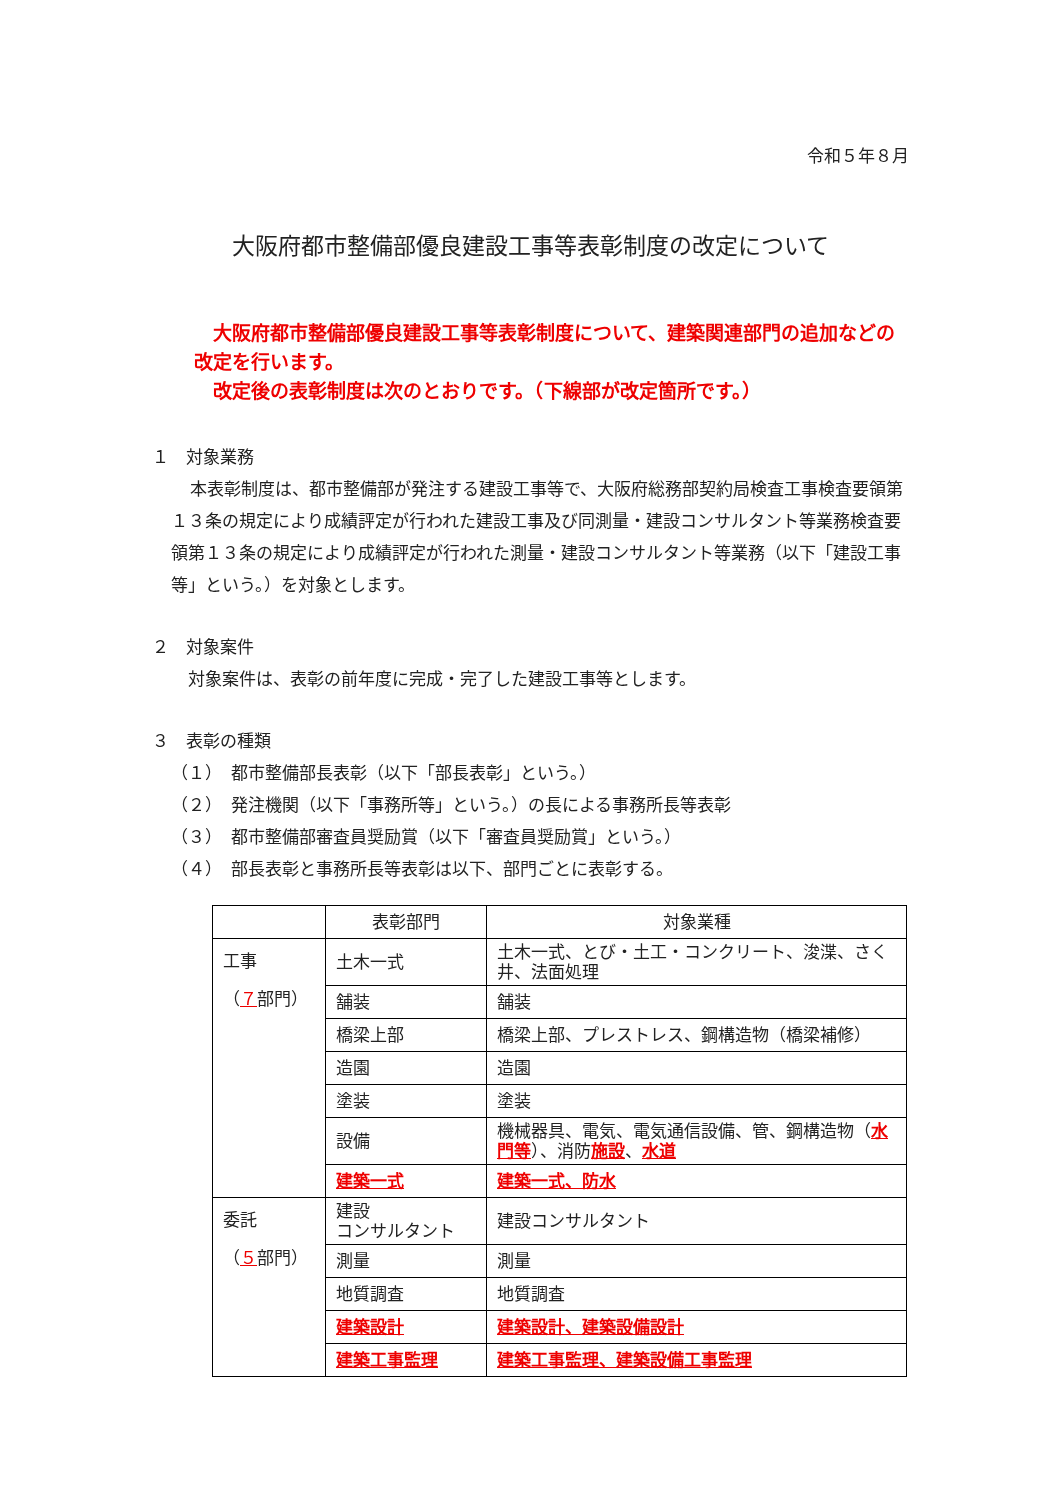令和５年８月
大阪府都市整備部優良建設工事等表彰制度の改定について
　大阪府都市整備部優良建設工事等表彰制度について、建築関連部門の追加などの改定を行います。
　改定後の表彰制度は次のとおりです。（下線部が改定箇所です。）
１　対象業務
本表彰制度は、都市整備部が発注する建設工事等で、大阪府総務部契約局検査工事検査要領第１３条の規定により成績評定が行われた建設工事及び同測量・建設コンサルタント等業務検査要領第１３条の規定により成績評定が行われた測量・建設コンサルタント等業務（以下「建設工事等」という。）を対象とします。
２　対象案件
　対象案件は、表彰の前年度に完成・完了した建設工事等とします。
３　表彰の種類
（１）　都市整備部長表彰（以下「部長表彰」という。）
（２）　発注機関（以下「事務所等」という。）の長による事務所長等表彰
（３）　都市整備部審査員奨励賞（以下「審査員奨励賞」という。）
（４）　部長表彰と事務所長等表彰は以下、部門ごとに表彰する。
| | 表彰部門 | 対象業種 |
| --- | --- | --- |
| 工事 （ ７ 部門） | 土木一式 | 土木一式、とび・土工・コンクリート、浚渫、さく井、法面処理 |
| | 舗装 | 舗装 |
| | 橋梁上部 | 橋梁上部、プレストレス、鋼構造物（橋梁補修） |
| | 造園 | 造園 |
| | 塗装 | 塗装 |
| | 設備 | 機械器具、電気、電気通信設備、管、鋼構造物（ 水門等 ）、消防 施設 、 水道 |
| | 建築一式 | 建築一式、防水 |
| 委託 （ ５ 部門） | 建設 コンサルタント | 建設コンサルタント |
| | 測量 | 測量 |
| | 地質調査 | 地質調査 |
| | 建築設計 | 建築設計、建築設備設計 |
| | 建築工事監理 | 建築工事監理、建築設備工事監理 |